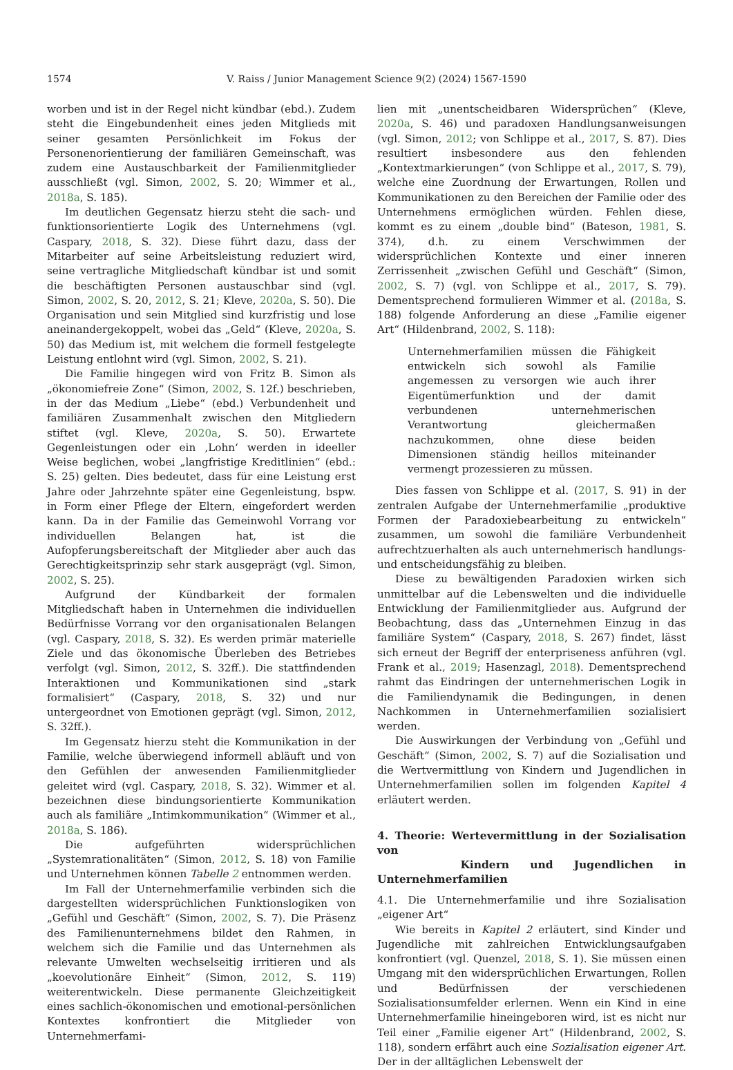1574 V. Raiss / Junior Management Science 9(2) (2024) 1567-1590
worben und ist in der Regel nicht kündbar (ebd.). Zudem steht die Eingebundenheit eines jeden Mitglieds mit seiner gesamten Persönlichkeit im Fokus der Personenorientierung der familiären Gemeinschaft, was zudem eine Austauschbarkeit der Familienmitglieder ausschließt (vgl. Simon, 2002, S. 20; Wimmer et al., 2018a, S. 185).
Im deutlichen Gegensatz hierzu steht die sach- und funktionsorientierte Logik des Unternehmens (vgl. Caspary, 2018, S. 32). Diese führt dazu, dass der Mitarbeiter auf seine Arbeitsleistung reduziert wird, seine vertragliche Mitgliedschaft kündbar ist und somit die beschäftigten Personen austauschbar sind (vgl. Simon, 2002, S. 20, 2012, S. 21; Kleve, 2020a, S. 50). Die Organisation und sein Mitglied sind kurzfristig und lose aneinandergekoppelt, wobei das „Geld“ (Kleve, 2020a, S. 50) das Medium ist, mit welchem die formell festgelegte Leistung entlohnt wird (vgl. Simon, 2002, S. 21).
Die Familie hingegen wird von Fritz B. Simon als „ökonomiefreie Zone“ (Simon, 2002, S. 12f.) beschrieben, in der das Medium „Liebe“ (ebd.) Verbundenheit und familiären Zusammenhalt zwischen den Mitgliedern stiftet (vgl. Kleve, 2020a, S. 50). Erwartete Gegenleistungen oder ein ‚Lohn‘ werden in ideeller Weise beglichen, wobei „langfristige Kreditlinien“ (ebd.: S. 25) gelten. Dies bedeutet, dass für eine Leistung erst Jahre oder Jahrzehnte später eine Gegenleistung, bspw. in Form einer Pflege der Eltern, eingefordert werden kann. Da in der Familie das Gemeinwohl Vorrang vor individuellen Belangen hat, ist die Aufopferungsbereitschaft der Mitglieder aber auch das Gerechtigkeitsprinzip sehr stark ausgeprägt (vgl. Simon, 2002, S. 25).
Aufgrund der Kündbarkeit der formalen Mitgliedschaft haben in Unternehmen die individuellen Bedürfnisse Vorrang vor den organisationalen Belangen (vgl. Caspary, 2018, S. 32). Es werden primär materielle Ziele und das ökonomische Überleben des Betriebes verfolgt (vgl. Simon, 2012, S. 32ff.). Die stattfindenden Interaktionen und Kommunikationen sind „stark formalisiert“ (Caspary, 2018, S. 32) und nur untergeordnet von Emotionen geprägt (vgl. Simon, 2012, S. 32ff.).
Im Gegensatz hierzu steht die Kommunikation in der Familie, welche überwiegend informell abläuft und von den Gefühlen der anwesenden Familienmitglieder geleitet wird (vgl. Caspary, 2018, S. 32). Wimmer et al. bezeichnen diese bindungsorientierte Kommunikation auch als familiäre „Intimkommunikation“ (Wimmer et al., 2018a, S. 186).
Die aufgeführten widersprüchlichen „Systemrationalitäten“ (Simon, 2012, S. 18) von Familie und Unternehmen können Tabelle 2 entnommen werden.
Im Fall der Unternehmerfamilie verbinden sich die dargestellten widersprüchlichen Funktionslogiken von „Gefühl und Geschäft“ (Simon, 2002, S. 7). Die Präsenz des Familienunternehmens bildet den Rahmen, in welchem sich die Familie und das Unternehmen als relevante Umwelten wechselseitig irritieren und als „koevolutionäre Einheit“ (Simon, 2012, S. 119) weiterentwickeln. Diese permanente Gleichzeitigkeit eines sachlich-ökonomischen und emotional-persönlichen Kontextes konfrontiert die Mitglieder von Unternehmerfami-
lien mit „unentscheidbaren Widersprüchen“ (Kleve, 2020a, S. 46) und paradoxen Handlungsanweisungen (vgl. Simon, 2012; von Schlippe et al., 2017, S. 87). Dies resultiert insbesondere aus den fehlenden „Kontextmarkierungen“ (von Schlippe et al., 2017, S. 79), welche eine Zuordnung der Erwartungen, Rollen und Kommunikationen zu den Bereichen der Familie oder des Unternehmens ermöglichen würden. Fehlen diese, kommt es zu einem „double bind“ (Bateson, 1981, S. 374), d.h. zu einem Verschwimmen der widersprüchlichen Kontexte und einer inneren Zerrissenheit „zwischen Gefühl und Geschäft“ (Simon, 2002, S. 7) (vgl. von Schlippe et al., 2017, S. 79). Dementsprechend formulieren Wimmer et al. (2018a, S. 188) folgende Anforderung an diese „Familie eigener Art“ (Hildenbrand, 2002, S. 118):
Unternehmerfamilien müssen die Fähigkeit entwickeln sich sowohl als Familie angemessen zu versorgen wie auch ihrer Eigentümerfunktion und der damit verbundenen unternehmerischen Verantwortung gleichermaßen nachzukommen, ohne diese beiden Dimensionen ständig heillos miteinander vermengt prozessieren zu müssen.
Dies fassen von Schlippe et al. (2017, S. 91) in der zentralen Aufgabe der Unternehmerfamilie „produktive Formen der Paradoxiebearbeitung zu entwickeln“ zusammen, um sowohl die familiäre Verbundenheit aufrechtzuerhalten als auch unternehmerisch handlungs- und entscheidungsfähig zu bleiben.
Diese zu bewältigenden Paradoxien wirken sich unmittelbar auf die Lebenswelten und die individuelle Entwicklung der Familienmitglieder aus. Aufgrund der Beobachtung, dass das „Unternehmen Einzug in das familiäre System“ (Caspary, 2018, S. 267) findet, lässt sich erneut der Begriff der enterpriseness anführen (vgl. Frank et al., 2019; Hasenzagl, 2018). Dementsprechend rahmt das Eindringen der unternehmerischen Logik in die Familiendynamik die Bedingungen, in denen Nachkommen in Unternehmerfamilien sozialisiert werden.
Die Auswirkungen der Verbindung von „Gefühl und Geschäft“ (Simon, 2002, S. 7) auf die Sozialisation und die Wertvermittlung von Kindern und Jugendlichen in Unternehmerfamilien sollen im folgenden Kapitel 4 erläutert werden.
4. Theorie: Wertevermittlung in der Sozialisation von
Kindern und Jugendlichen in Unternehmerfamilien
4.1. Die Unternehmerfamilie und ihre Sozialisation „eigener Art“
Wie bereits in Kapitel 2 erläutert, sind Kinder und Jugendliche mit zahlreichen Entwicklungsaufgaben konfrontiert (vgl. Quenzel, 2018, S. 1). Sie müssen einen Umgang mit den widersprüchlichen Erwartungen, Rollen und Bedürfnissen der verschiedenen Sozialisationsumfelder erlernen. Wenn ein Kind in eine Unternehmerfamilie hineingeboren wird, ist es nicht nur Teil einer „Familie eigener Art“ (Hildenbrand, 2002, S. 118), sondern erfährt auch eine Sozialisation eigener Art. Der in der alltäglichen Lebenswelt der